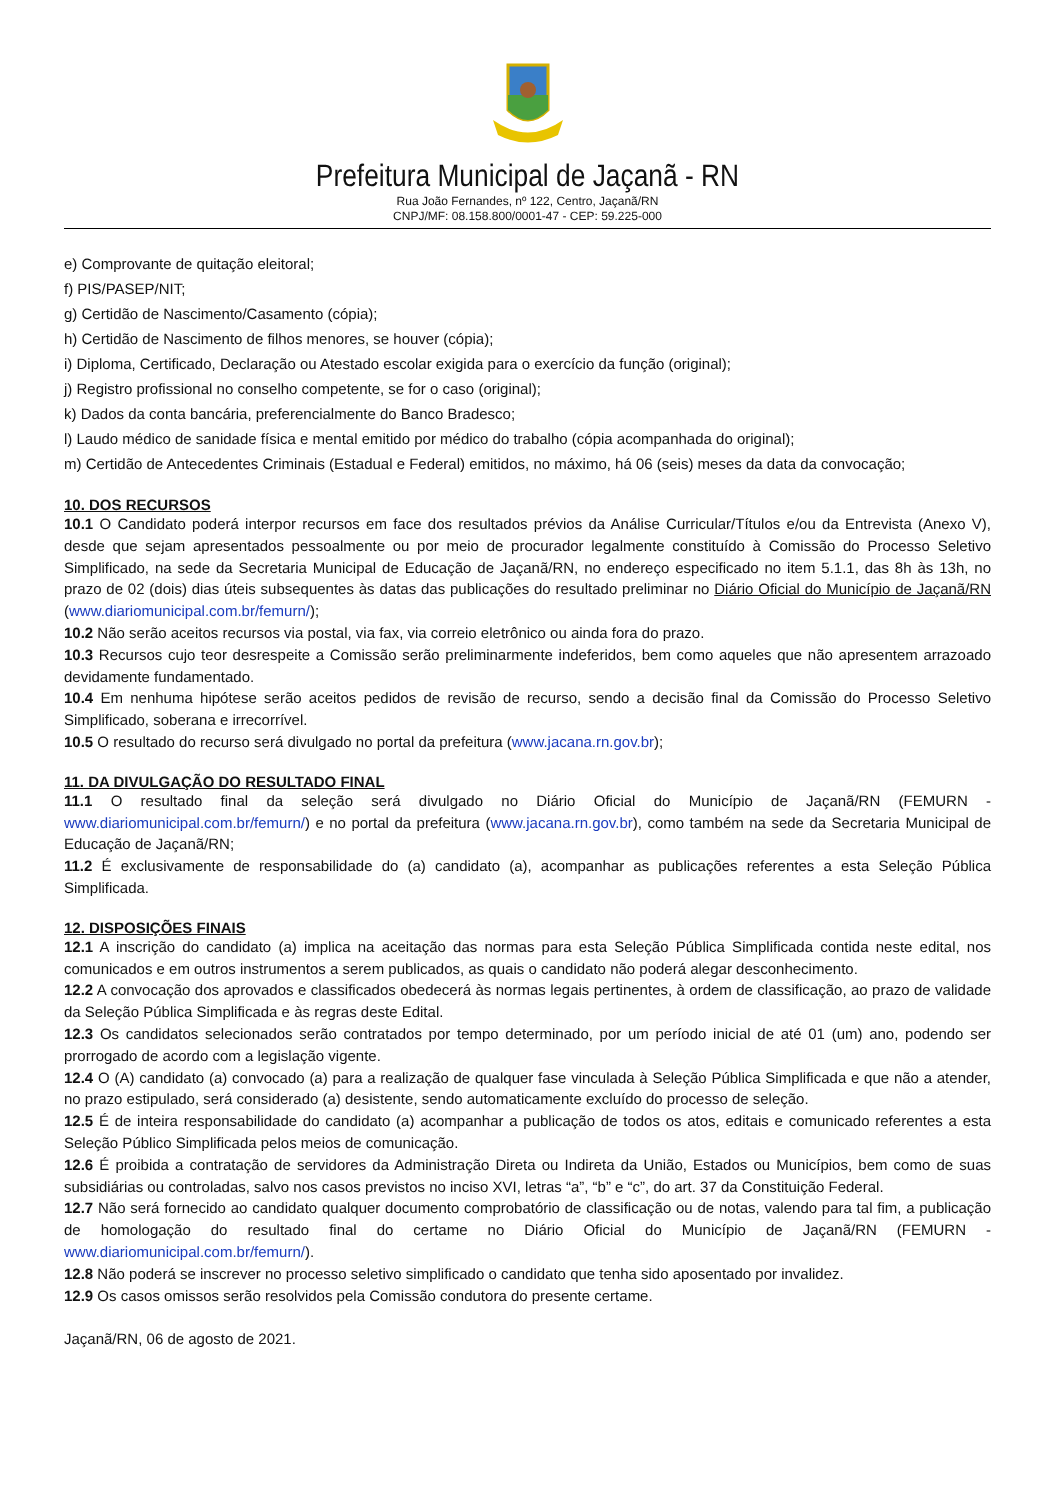Prefeitura Municipal de Jaçanã - RN
Rua João Fernandes, nº 122, Centro, Jaçanã/RN
CNPJ/MF: 08.158.800/0001-47 - CEP: 59.225-000
e) Comprovante de quitação eleitoral;
f) PIS/PASEP/NIT;
g) Certidão de Nascimento/Casamento (cópia);
h) Certidão de Nascimento de filhos menores, se houver (cópia);
i) Diploma, Certificado, Declaração ou Atestado escolar exigida para o exercício da função (original);
j) Registro profissional no conselho competente, se for o caso (original);
k) Dados da conta bancária, preferencialmente do Banco Bradesco;
l) Laudo médico de sanidade física e mental emitido por médico do trabalho (cópia acompanhada do original);
m) Certidão de Antecedentes Criminais (Estadual e Federal) emitidos, no máximo, há 06 (seis) meses da data da convocação;
10. DOS RECURSOS
10.1 O Candidato poderá interpor recursos em face dos resultados prévios da Análise Curricular/Títulos e/ou da Entrevista (Anexo V), desde que sejam apresentados pessoalmente ou por meio de procurador legalmente constituído à Comissão do Processo Seletivo Simplificado, na sede da Secretaria Municipal de Educação de Jaçanã/RN, no endereço especificado no item 5.1.1, das 8h às 13h, no prazo de 02 (dois) dias úteis subsequentes às datas das publicações do resultado preliminar no Diário Oficial do Município de Jaçanã/RN (www.diariomunicipal.com.br/femurn/);
10.2 Não serão aceitos recursos via postal, via fax, via correio eletrônico ou ainda fora do prazo.
10.3 Recursos cujo teor desrespeite a Comissão serão preliminarmente indeferidos, bem como aqueles que não apresentem arrazoado devidamente fundamentado.
10.4 Em nenhuma hipótese serão aceitos pedidos de revisão de recurso, sendo a decisão final da Comissão do Processo Seletivo Simplificado, soberana e irrecorrível.
10.5 O resultado do recurso será divulgado no portal da prefeitura (www.jacana.rn.gov.br);
11. DA DIVULGAÇÃO DO RESULTADO FINAL
11.1 O resultado final da seleção será divulgado no Diário Oficial do Município de Jaçanã/RN (FEMURN - www.diariomunicipal.com.br/femurn/) e no portal da prefeitura (www.jacana.rn.gov.br), como também na sede da Secretaria Municipal de Educação de Jaçanã/RN;
11.2 É exclusivamente de responsabilidade do (a) candidato (a), acompanhar as publicações referentes a esta Seleção Pública Simplificada.
12. DISPOSIÇÕES FINAIS
12.1 A inscrição do candidato (a) implica na aceitação das normas para esta Seleção Pública Simplificada contida neste edital, nos comunicados e em outros instrumentos a serem publicados, as quais o candidato não poderá alegar desconhecimento.
12.2 A convocação dos aprovados e classificados obedecerá às normas legais pertinentes, à ordem de classificação, ao prazo de validade da Seleção Pública Simplificada e às regras deste Edital.
12.3 Os candidatos selecionados serão contratados por tempo determinado, por um período inicial de até 01 (um) ano, podendo ser prorrogado de acordo com a legislação vigente.
12.4 O (A) candidato (a) convocado (a) para a realização de qualquer fase vinculada à Seleção Pública Simplificada e que não a atender, no prazo estipulado, será considerado (a) desistente, sendo automaticamente excluído do processo de seleção.
12.5 É de inteira responsabilidade do candidato (a) acompanhar a publicação de todos os atos, editais e comunicado referentes a esta Seleção Público Simplificada pelos meios de comunicação.
12.6 É proibida a contratação de servidores da Administração Direta ou Indireta da União, Estados ou Municípios, bem como de suas subsidiárias ou controladas, salvo nos casos previstos no inciso XVI, letras “a”, “b” e “c”, do art. 37 da Constituição Federal.
12.7 Não será fornecido ao candidato qualquer documento comprobatório de classificação ou de notas, valendo para tal fim, a publicação de homologação do resultado final do certame no Diário Oficial do Município de Jaçanã/RN (FEMURN - www.diariomunicipal.com.br/femurn/).
12.8 Não poderá se inscrever no processo seletivo simplificado o candidato que tenha sido aposentado por invalidez.
12.9 Os casos omissos serão resolvidos pela Comissão condutora do presente certame.
Jaçanã/RN, 06 de agosto de 2021.